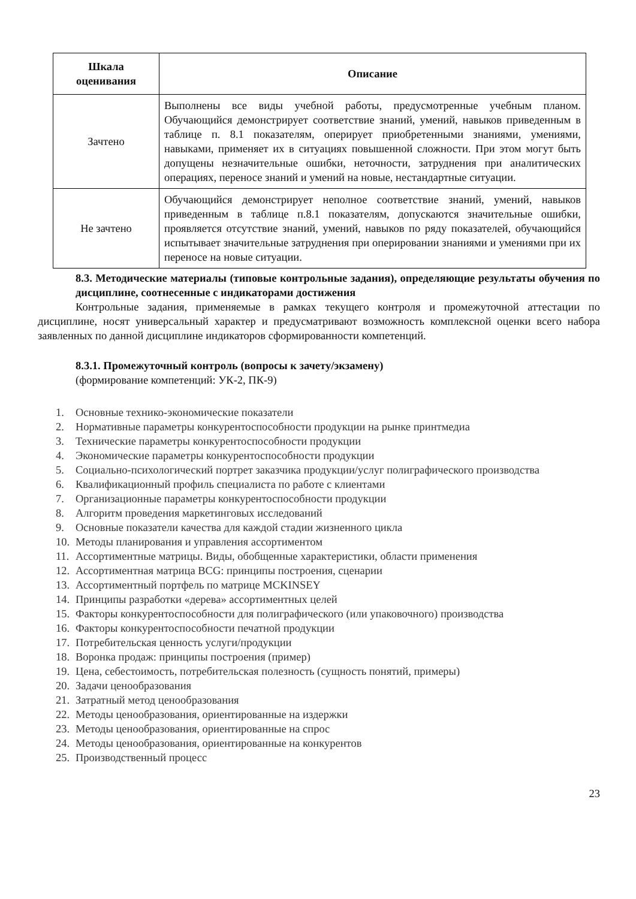| Шкала оценивания | Описание |
| --- | --- |
| Зачтено | Выполнены все виды учебной работы, предусмотренные учебным планом. Обучающийся демонстрирует соответствие знаний, умений, навыков приведенным в таблице п. 8.1 показателям, оперирует приобретенными знаниями, умениями, навыками, применяет их в ситуациях повышенной сложности. При этом могут быть допущены незначительные ошибки, неточности, затруднения при аналитических операциях, переносе знаний и умений на новые, нестандартные ситуации. |
| Не зачтено | Обучающийся демонстрирует неполное соответствие знаний, умений, навыков приведенным в таблице п.8.1 показателям, допускаются значительные ошибки, проявляется отсутствие знаний, умений, навыков по ряду показателей, обучающийся испытывает значительные затруднения при оперировании знаниями и умениями при их переносе на новые ситуации. |
8.3. Методические материалы (типовые контрольные задания), определяющие результаты обучения по дисциплине, соотнесенные с индикаторами достижения
Контрольные задания, применяемые в рамках текущего контроля и промежуточной аттестации по дисциплине, носят универсальный характер и предусматривают возможность комплексной оценки всего набора заявленных по данной дисциплине индикаторов сформированности компетенций.
8.3.1. Промежуточный контроль (вопросы к зачету/экзамену)
(формирование компетенций: УК-2, ПК-9)
1. Основные технико-экономические показатели
2. Нормативные параметры конкурентоспособности продукции на рынке принтмедиа
3. Технические параметры конкурентоспособности продукции
4. Экономические параметры конкурентоспособности продукции
5. Социально-психологический портрет заказчика продукции/услуг полиграфического производства
6. Квалификационный профиль специалиста по работе с клиентами
7. Организационные параметры конкурентоспособности продукции
8. Алгоритм проведения маркетинговых исследований
9. Основные показатели качества для каждой стадии жизненного цикла
10. Методы планирования и управления ассортиментом
11. Ассортиментные матрицы. Виды, обобщенные характеристики, области применения
12. Ассортиментная матрица BCG: принципы построения, сценарии
13. Ассортиментный портфель по матрице MCKINSEY
14. Принципы разработки «дерева» ассортиментных целей
15. Факторы конкурентоспособности для полиграфического (или упаковочного) производства
16. Факторы конкурентоспособности печатной продукции
17. Потребительская ценность услуги/продукции
18. Воронка продаж: принципы построения (пример)
19. Цена, себестоимость, потребительская полезность (сущность понятий, примеры)
20. Задачи ценообразования
21. Затратный метод ценообразования
22. Методы ценообразования, ориентированные на издержки
23. Методы ценообразования, ориентированные на спрос
24. Методы ценообразования, ориентированные на конкурентов
25. Производственный процесс
23